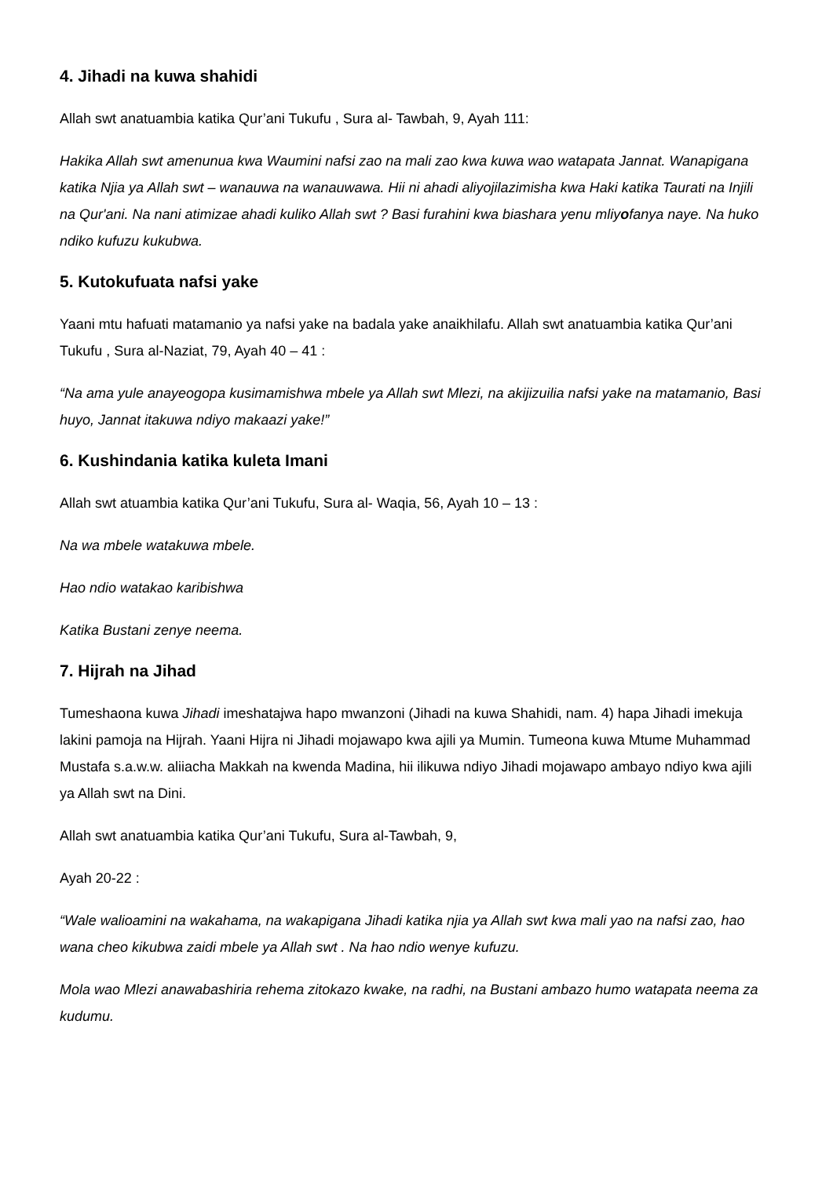4. Jihadi na kuwa shahidi
Allah swt anatuambia katika Qur’ani Tukufu , Sura al- Tawbah, 9, Ayah 111:
Hakika Allah swt amenunua kwa Waumini nafsi zao na mali zao kwa kuwa wao watapata Jannat. Wanapigana katika Njia ya Allah swt – wanauwa na wanauwawa. Hii ni ahadi aliyojilazimisha kwa Haki katika Taurati na Injili na Qur'ani. Na nani atimizae ahadi kuliko Allah swt ? Basi furahini kwa biashara yenu mliyofanya naye. Na huko ndiko kufuzu kukubwa.
5. Kutokufuata nafsi yake
Yaani mtu hafuati matamanio ya nafsi yake na badala yake anaikhilafu. Allah swt anatuambia katika Qur’ani Tukufu , Sura al-Naziat, 79, Ayah 40 – 41 :
“Na ama yule anayeogopa kusimamishwa mbele ya Allah swt Mlezi, na akijizuilia nafsi yake na matamanio, Basi huyo, Jannat itakuwa ndiyo makaazi yake!”
6. Kushindania katika kuleta Imani
Allah swt atuambia katika Qur’ani Tukufu, Sura al- Waqia, 56, Ayah 10 – 13 :
Na wa mbele watakuwa mbele.
Hao ndio watakao karibishwa
Katika Bustani zenye neema.
7. Hijrah na Jihad
Tumeshaona kuwa Jihadi imeshatajwa hapo mwanzoni (Jihadi na kuwa Shahidi, nam. 4) hapa Jihadi imekuja lakini pamoja na Hijrah. Yaani Hijra ni Jihadi mojawapo kwa ajili ya Mumin. Tumeona kuwa Mtume Muhammad Mustafa s.a.w.w. aliiacha Makkah na kwenda Madina, hii ilikuwa ndiyo Jihadi mojawapo ambayo ndiyo kwa ajili ya Allah swt na Dini.
Allah swt anatuambia katika Qur’ani Tukufu, Sura al-Tawbah, 9,
Ayah 20-22 :
“Wale walioamini na wakahama, na wakapigana Jihadi katika njia ya Allah swt kwa mali yao na nafsi zao, hao wana cheo kikubwa zaidi mbele ya Allah swt . Na hao ndio wenye kufuzu.
Mola wao Mlezi anawabashiria rehema zitokazo kwake, na radhi, na Bustani ambazo humo watapata neema za kudumu.